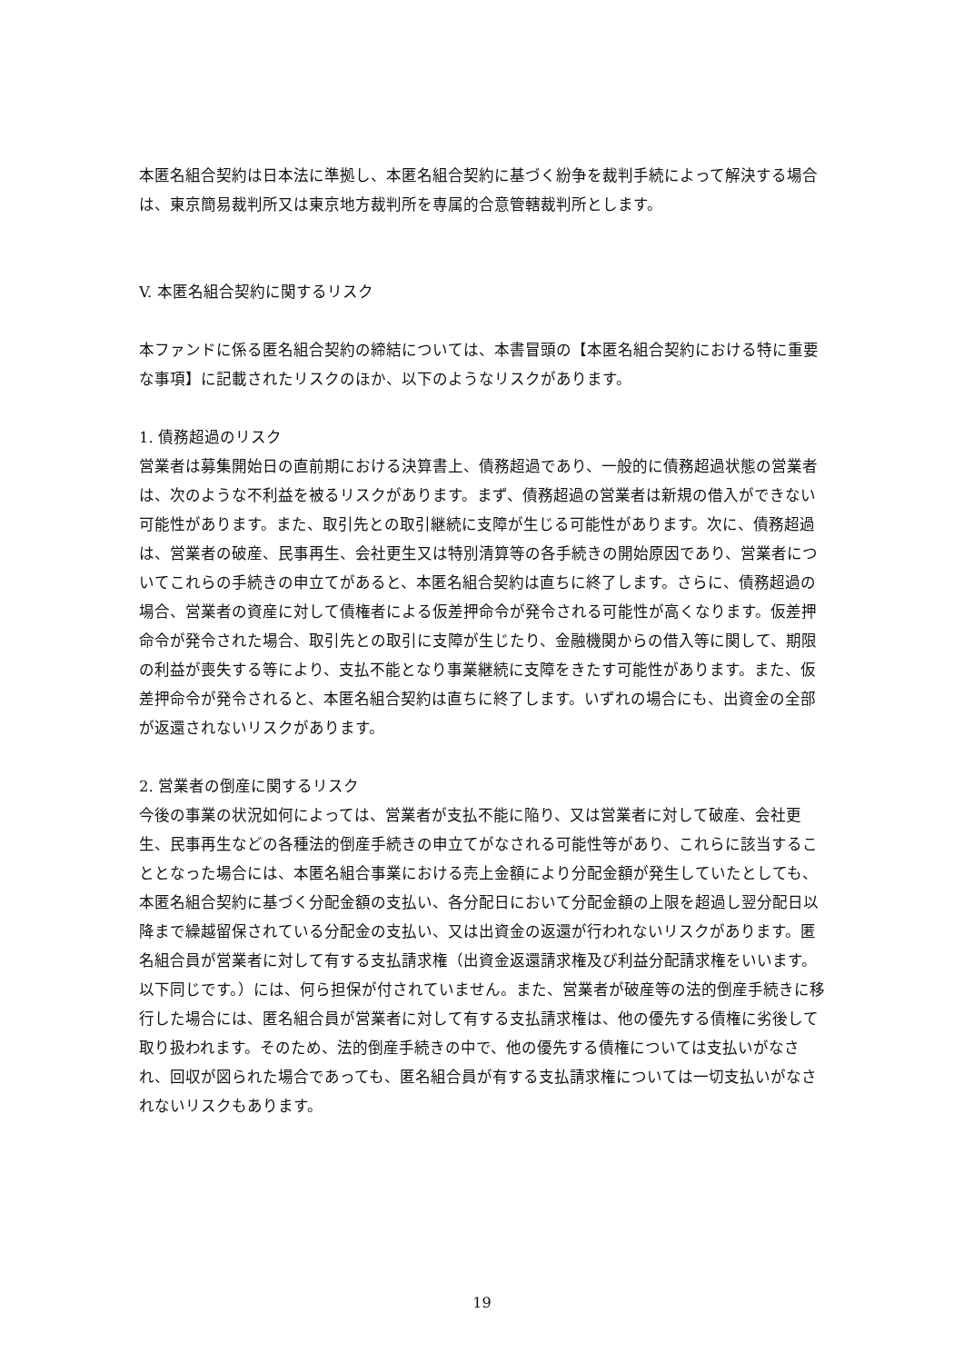本匿名組合契約は日本法に準拠し、本匿名組合契約に基づく紛争を裁判手続によって解決する場合は、東京簡易裁判所又は東京地方裁判所を専属的合意管轄裁判所とします。
V. 本匿名組合契約に関するリスク
本ファンドに係る匿名組合契約の締結については、本書冒頭の【本匿名組合契約における特に重要な事項】に記載されたリスクのほか、以下のようなリスクがあります。
1. 債務超過のリスク
営業者は募集開始日の直前期における決算書上、債務超過であり、一般的に債務超過状態の営業者は、次のような不利益を被るリスクがあります。まず、債務超過の営業者は新規の借入ができない可能性があります。また、取引先との取引継続に支障が生じる可能性があります。次に、債務超過は、営業者の破産、民事再生、会社更生又は特別清算等の各手続きの開始原因であり、営業者についてこれらの手続きの申立てがあると、本匿名組合契約は直ちに終了します。さらに、債務超過の場合、営業者の資産に対して債権者による仮差押命令が発令される可能性が高くなります。仮差押命令が発令された場合、取引先との取引に支障が生じたり、金融機関からの借入等に関して、期限の利益が喪失する等により、支払不能となり事業継続に支障をきたす可能性があります。また、仮差押命令が発令されると、本匿名組合契約は直ちに終了します。いずれの場合にも、出資金の全部が返還されないリスクがあります。
2. 営業者の倒産に関するリスク
今後の事業の状況如何によっては、営業者が支払不能に陥り、又は営業者に対して破産、会社更生、民事再生などの各種法的倒産手続きの申立てがなされる可能性等があり、これらに該当することとなった場合には、本匿名組合事業における売上金額により分配金額が発生していたとしても、本匿名組合契約に基づく分配金額の支払い、各分配日において分配金額の上限を超過し翌分配日以降まで繰越留保されている分配金の支払い、又は出資金の返還が行われないリスクがあります。匿名組合員が営業者に対して有する支払請求権（出資金返還請求権及び利益分配請求権をいいます。以下同じです。）には、何ら担保が付されていません。また、営業者が破産等の法的倒産手続きに移行した場合には、匿名組合員が営業者に対して有する支払請求権は、他の優先する債権に劣後して取り扱われます。そのため、法的倒産手続きの中で、他の優先する債権については支払いがなされ、回収が図られた場合であっても、匿名組合員が有する支払請求権については一切支払いがなされないリスクもあります。
19